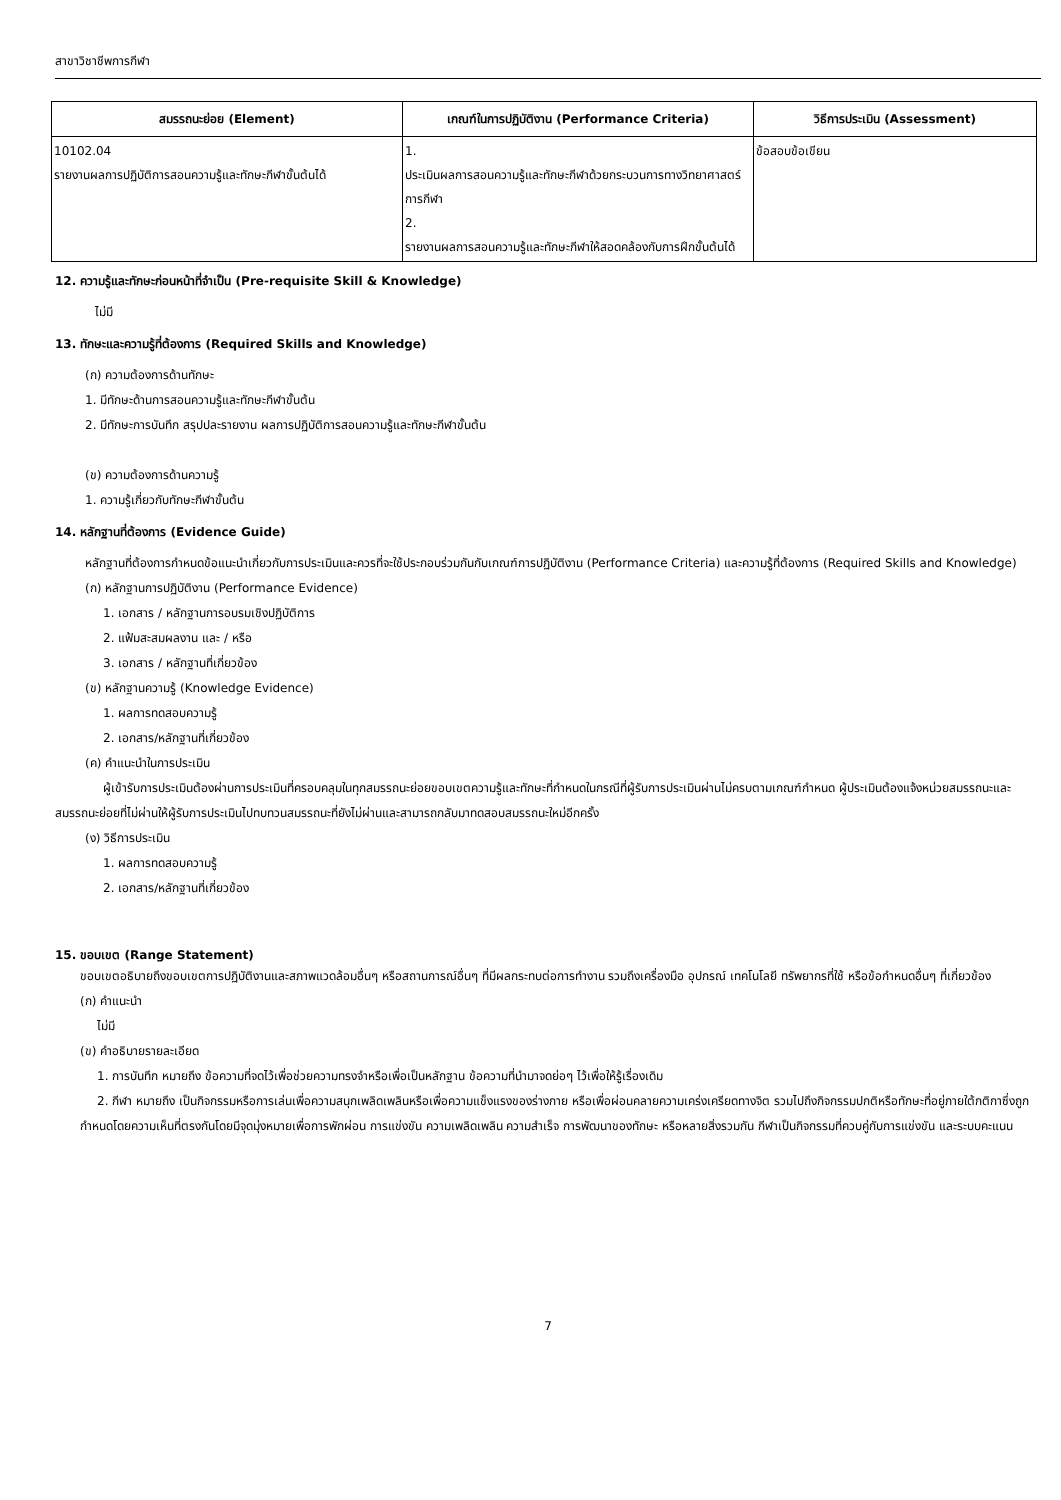สาขาวิชาชีพการกีฬา
| สมรรถนะย่อย (Element) | เกณฑ์ในการปฏิบัติงาน (Performance Criteria) | วิธีการประเมิน (Assessment) |
| --- | --- | --- |
| 10102.04 รายงานผลการปฏิบัติการสอนความรู้และทักษะกีฬาขั้นต้นได้ | 1. ประเมินผลการสอนความรู้และทักษะกีฬาด้วยกระบวนการทางวิทยาศาสตร์การกีฬา 2. รายงานผลการสอนความรู้และทักษะกีฬาให้สอดคล้องกับการฝึกขั้นต้นได้ | ข้อสอบข้อเขียน |
12. ความรู้และทักษะก่อนหน้าที่จำเป็น (Pre-requisite Skill & Knowledge)
ไม่มี
13. ทักษะและความรู้ที่ต้องการ (Required Skills and Knowledge)
(ก) ความต้องการด้านทักษะ
1. มีทักษะด้านการสอนความรู้และทักษะกีฬาขั้นต้น
2. มีทักษะการบันทึก สรุปปละรายงาน ผลการปฏิบัติการสอนความรู้และทักษะกีฬาขั้นต้น
(ข) ความต้องการด้านความรู้
1. ความรู้เกี่ยวกับทักษะกีฬาขั้นต้น
14. หลักฐานที่ต้องการ (Evidence Guide)
หลักฐานที่ต้องการกำหนดข้อแนะนำเกี่ยวกับการประเมินและควรที่จะใช้ประกอบร่วมกันกับเกณฑ์การปฏิบัติงาน (Performance Criteria) และความรู้ที่ต้องการ (Required Skills and Knowledge)
(ก) หลักฐานการปฏิบัติงาน (Performance Evidence)
1. เอกสาร / หลักฐานการอบรมเชิงปฏิบัติการ
2. แฟ้มสะสมผลงาน และ / หรือ
3. เอกสาร / หลักฐานที่เกี่ยวข้อง
(ข) หลักฐานความรู้ (Knowledge Evidence)
1. ผลการทดสอบความรู้
2. เอกสาร/หลักฐานที่เกี่ยวข้อง
(ค) คำแนะนำในการประเมิน
ผู้เข้ารับการประเมินต้องผ่านการประเมินที่ครอบคลุมในทุกสมรรถนะย่อยขอบเขตความรู้และทักษะที่กำหนดในกรณีที่ผู้รับการประเมินผ่านไม่ครบตามเกณฑ์กำหนด ผู้ประเมินต้องแจ้งหน่วยสมรรถนะและสมรรถนะย่อยที่ไม่ผ่านให้ผู้รับการประเมินไปทบทวนสมรรถนะที่ยังไม่ผ่านและสามารถกลับมาทดสอบสมรรถนะใหม่อีกครั้ง
(ง) วิธีการประเมิน
1. ผลการทดสอบความรู้
2. เอกสาร/หลักฐานที่เกี่ยวข้อง
15. ขอบเขต (Range Statement)
ขอบเขตอธิบายถึงขอบเขตการปฏิบัติงานและสภาพแวดล้อมอื่นๆ หรือสถานการณ์อื่นๆ ที่มีผลกระทบต่อการทำงาน รวมถึงเครื่องมือ อุปกรณ์ เทคโนโลยี ทรัพยากรที่ใช้ หรือข้อกำหนดอื่นๆ ที่เกี่ยวข้อง
(ก) คำแนะนำ
ไม่มี
(ข) คำอธิบายรายละเอียด
1. การบันทึก หมายถึง ข้อความที่จดไว้เพื่อช่วยความทรงจำหรือเพื่อเป็นหลักฐาน ข้อความที่นำมาจดย่อๆ ไว้เพื่อให้รู้เรื่องเดิม
2. กีฬา หมายถึง เป็นกิจกรรมหรือการเล่นเพื่อความสนุกเพลิดเพลินหรือเพื่อความแข็งแรงของร่างกาย หรือเพื่อผ่อนคลายความเคร่งเครียดทางจิต รวมไปถึงกิจกรรมปกติหรือทักษะที่อยู่ภายใต้กติกาซึ่งถูกกำหนดโดยความเห็นที่ตรงกันโดยมีจุดมุ่งหมายเพื่อการพักผ่อน การแข่งขัน ความเพลิดเพลิน ความสำเร็จ การพัฒนาของทักษะ หรือหลายสิ่งรวมกัน กีฬาเป็นกิจกรรมที่ควบคู่กับการแข่งขัน และระบบคะแนน
7